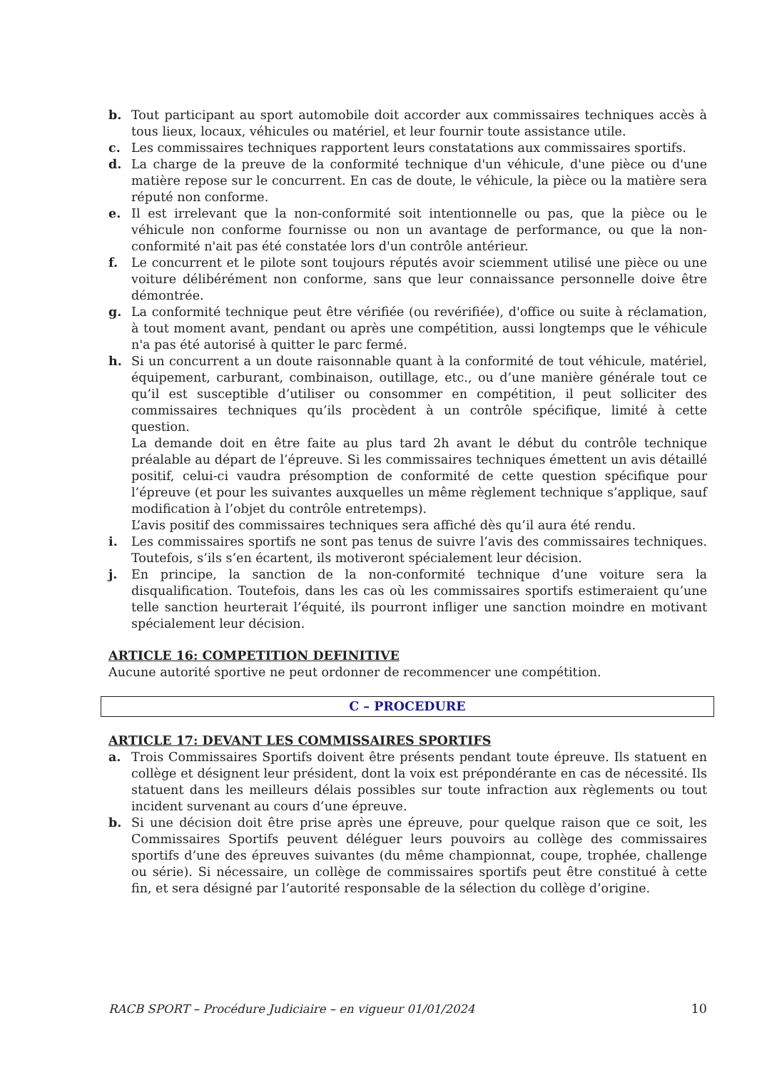b. Tout participant au sport automobile doit accorder aux commissaires techniques accès à tous lieux, locaux, véhicules ou matériel, et leur fournir toute assistance utile.
c. Les commissaires techniques rapportent leurs constatations aux commissaires sportifs.
d. La charge de la preuve de la conformité technique d'un véhicule, d'une pièce ou d'une matière repose sur le concurrent. En cas de doute, le véhicule, la pièce ou la matière sera réputé non conforme.
e. Il est irrelevant que la non-conformité soit intentionnelle ou pas, que la pièce ou le véhicule non conforme fournisse ou non un avantage de performance, ou que la non-conformité n'ait pas été constatée lors d'un contrôle antérieur.
f. Le concurrent et le pilote sont toujours réputés avoir sciemment utilisé une pièce ou une voiture délibérément non conforme, sans que leur connaissance personnelle doive être démontrée.
g. La conformité technique peut être vérifiée (ou revérifiée), d'office ou suite à réclamation, à tout moment avant, pendant ou après une compétition, aussi longtemps que le véhicule n'a pas été autorisé à quitter le parc fermé.
h. Si un concurrent a un doute raisonnable quant à la conformité de tout véhicule, matériel, équipement, carburant, combinaison, outillage, etc., ou d’une manière générale tout ce qu’il est susceptible d’utiliser ou consommer en compétition, il peut solliciter des commissaires techniques qu’ils procèdent à un contrôle spécifique, limité à cette question.
La demande doit en être faite au plus tard 2h avant le début du contrôle technique préalable au départ de l’épreuve. Si les commissaires techniques émettent un avis détaillé positif, celui-ci vaudra présomption de conformité de cette question spécifique pour l’épreuve (et pour les suivantes auxquelles un même règlement technique s’applique, sauf modification à l’objet du contrôle entretemps).
L’avis positif des commissaires techniques sera affiché dès qu’il aura été rendu.
i. Les commissaires sportifs ne sont pas tenus de suivre l’avis des commissaires techniques. Toutefois, s’ils s’en écartent, ils motiveront spécialement leur décision.
j. En principe, la sanction de la non-conformité technique d’une voiture sera la disqualification. Toutefois, dans les cas où les commissaires sportifs estimeraient qu’une telle sanction heurterait l’équité, ils pourront infliger une sanction moindre en motivant spécialement leur décision.
ARTICLE 16: COMPETITION DEFINITIVE
Aucune autorité sportive ne peut ordonner de recommencer une compétition.
C – PROCEDURE
ARTICLE 17: DEVANT LES COMMISSAIRES SPORTIFS
a. Trois Commissaires Sportifs doivent être présents pendant toute épreuve. Ils statuent en collège et désignent leur président, dont la voix est prépondérante en cas de nécessité. Ils statuent dans les meilleurs délais possibles sur toute infraction aux règlements ou tout incident survenant au cours d’une épreuve.
b. Si une décision doit être prise après une épreuve, pour quelque raison que ce soit, les Commissaires Sportifs peuvent déléguer leurs pouvoirs au collège des commissaires sportifs d’une des épreuves suivantes (du même championnat, coupe, trophée, challenge ou série). Si nécessaire, un collège de commissaires sportifs peut être constitué à cette fin, et sera désigné par l’autorité responsable de la sélection du collège d’origine.
RACB SPORT – Procédure Judiciaire – en vigueur 01/01/2024 10